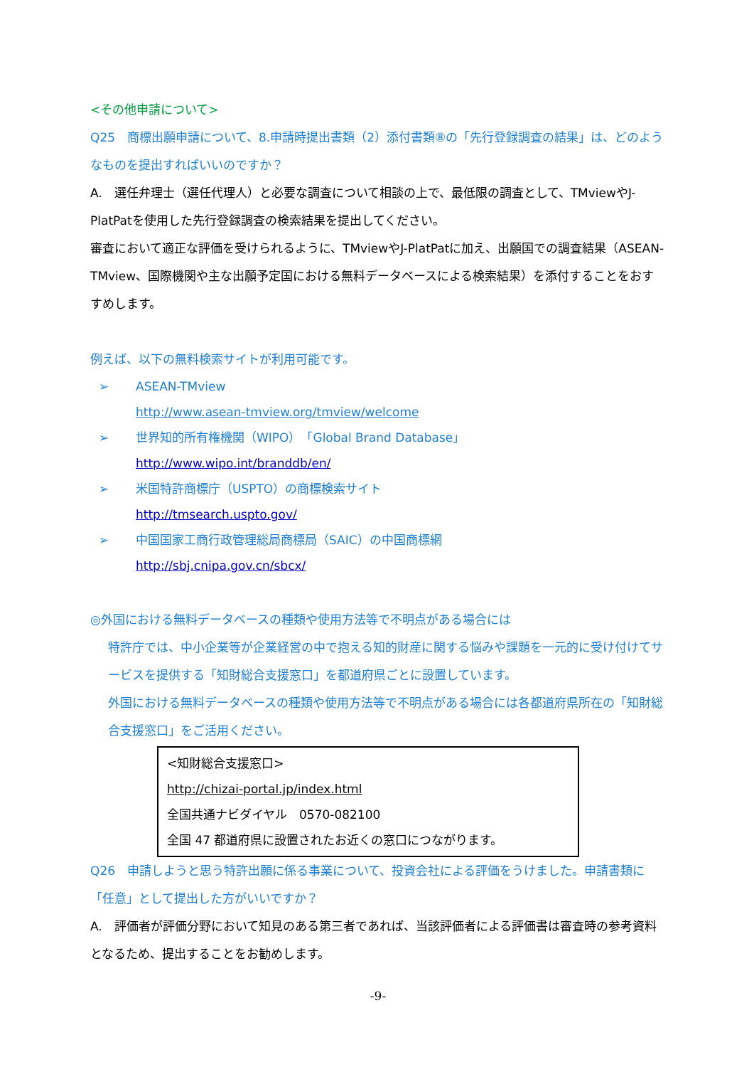<その他申請について>
Q25　商標出願申請について、8.申請時提出書類（2）添付書類⑧の「先行登録調査の結果」は、どのようなものを提出すればいいのですか？
A.　選任弁理士（選任代理人）と必要な調査について相談の上で、最低限の調査として、TMviewやJ-PlatPatを使用した先行登録調査の検索結果を提出してください。
審査において適正な評価を受けられるように、TMviewやJ-PlatPatに加え、出願国での調査結果（ASEAN-TMview、国際機関や主な出願予定国における無料データベースによる検索結果）を添付することをおすすめします。
例えば、以下の無料検索サイトが利用可能です。
➢ ASEAN-TMview
http://www.asean-tmview.org/tmview/welcome
➢ 世界知的所有権機関（WIPO）「Global Brand Database」
http://www.wipo.int/branddb/en/
➢ 米国特許商標庁（USPTO）の商標検索サイト
http://tmsearch.uspto.gov/
➢ 中国国家工商行政管理総局商標局（SAIC）の中国商標網
http://sbj.cnipa.gov.cn/sbcx/
◎外国における無料データベースの種類や使用方法等で不明点がある場合には
特許庁では、中小企業等が企業経営の中で抱える知的財産に関する悩みや課題を一元的に受け付けてサービスを提供する「知財総合支援窓口」を都道府県ごとに設置しています。
外国における無料データベースの種類や使用方法等で不明点がある場合には各都道府県所在の「知財総合支援窓口」をご活用ください。
<知財総合支援窓口>
http://chizai-portal.jp/index.html
全国共通ナビダイヤル　0570-082100
全国 47 都道府県に設置されたお近くの窓口につながります。
Q26　申請しようと思う特許出願に係る事業について、投資会社による評価をうけました。申請書類に「任意」として提出した方がいいですか？
A.　評価者が評価分野において知見のある第三者であれば、当該評価者による評価書は審査時の参考資料となるため、提出することをお勧めします。
-9-